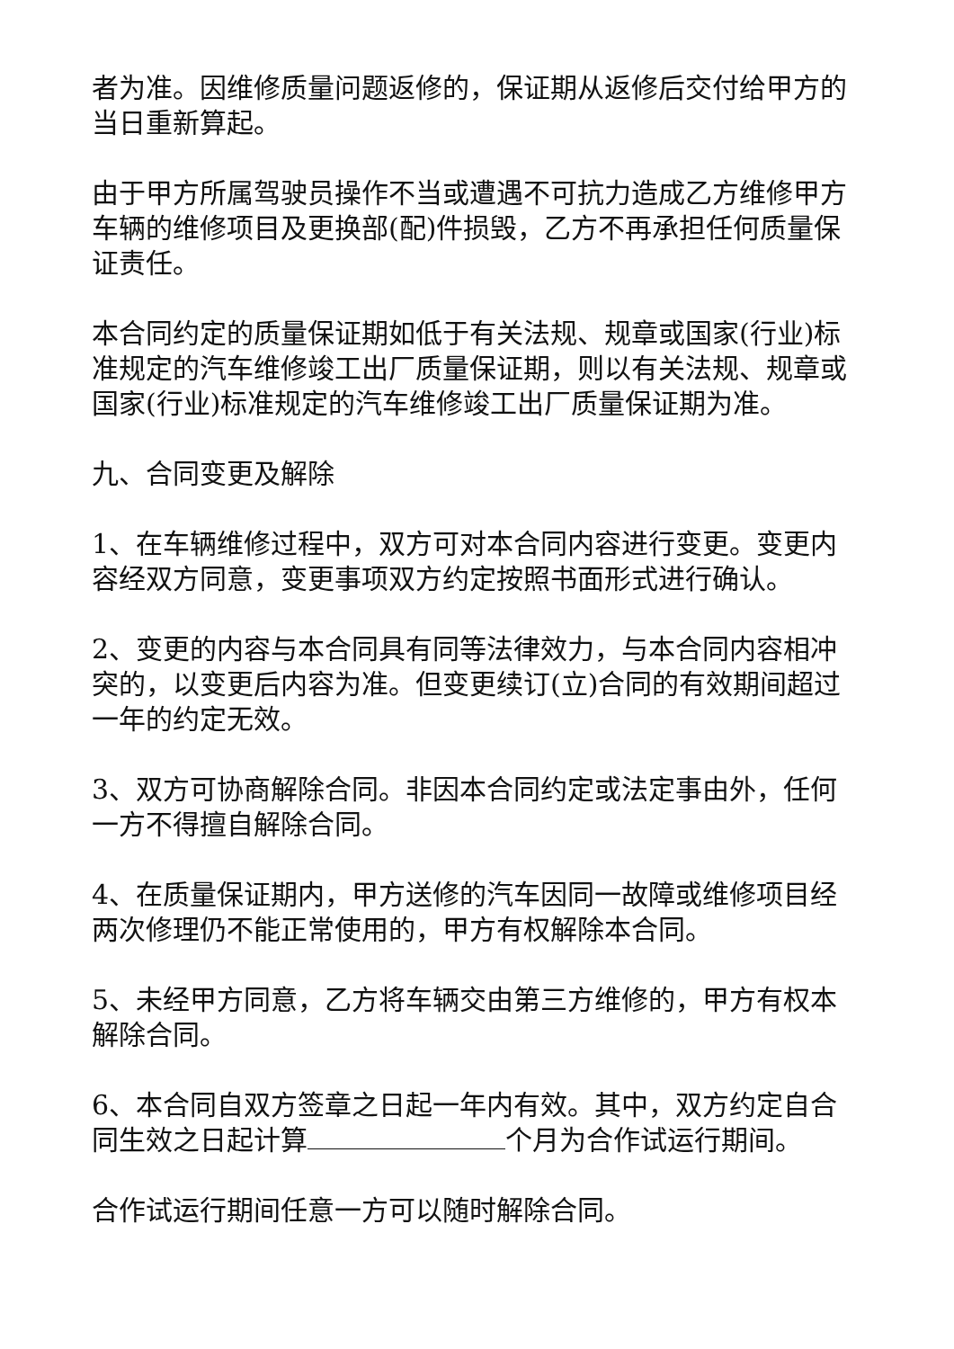者为准。因维修质量问题返修的，保证期从返修后交付给甲方的当日重新算起。
由于甲方所属驾驶员操作不当或遭遇不可抗力造成乙方维修甲方车辆的维修项目及更换部(配)件损毁，乙方不再承担任何质量保证责任。
本合同约定的质量保证期如低于有关法规、规章或国家(行业)标准规定的汽车维修竣工出厂质量保证期，则以有关法规、规章或国家(行业)标准规定的汽车维修竣工出厂质量保证期为准。
九、合同变更及解除
1、在车辆维修过程中，双方可对本合同内容进行变更。变更内容经双方同意，变更事项双方约定按照书面形式进行确认。
2、变更的内容与本合同具有同等法律效力，与本合同内容相冲突的，以变更后内容为准。但变更续订(立)合同的有效期间超过一年的约定无效。
3、双方可协商解除合同。非因本合同约定或法定事由外，任何一方不得擅自解除合同。
4、在质量保证期内，甲方送修的汽车因同一故障或维修项目经两次修理仍不能正常使用的，甲方有权解除本合同。
5、未经甲方同意，乙方将车辆交由第三方维修的，甲方有权本解除合同。
6、本合同自双方签章之日起一年内有效。其中，双方约定自合同生效之日起计算 个月为合作试运行期间。
合作试运行期间任意一方可以随时解除合同。